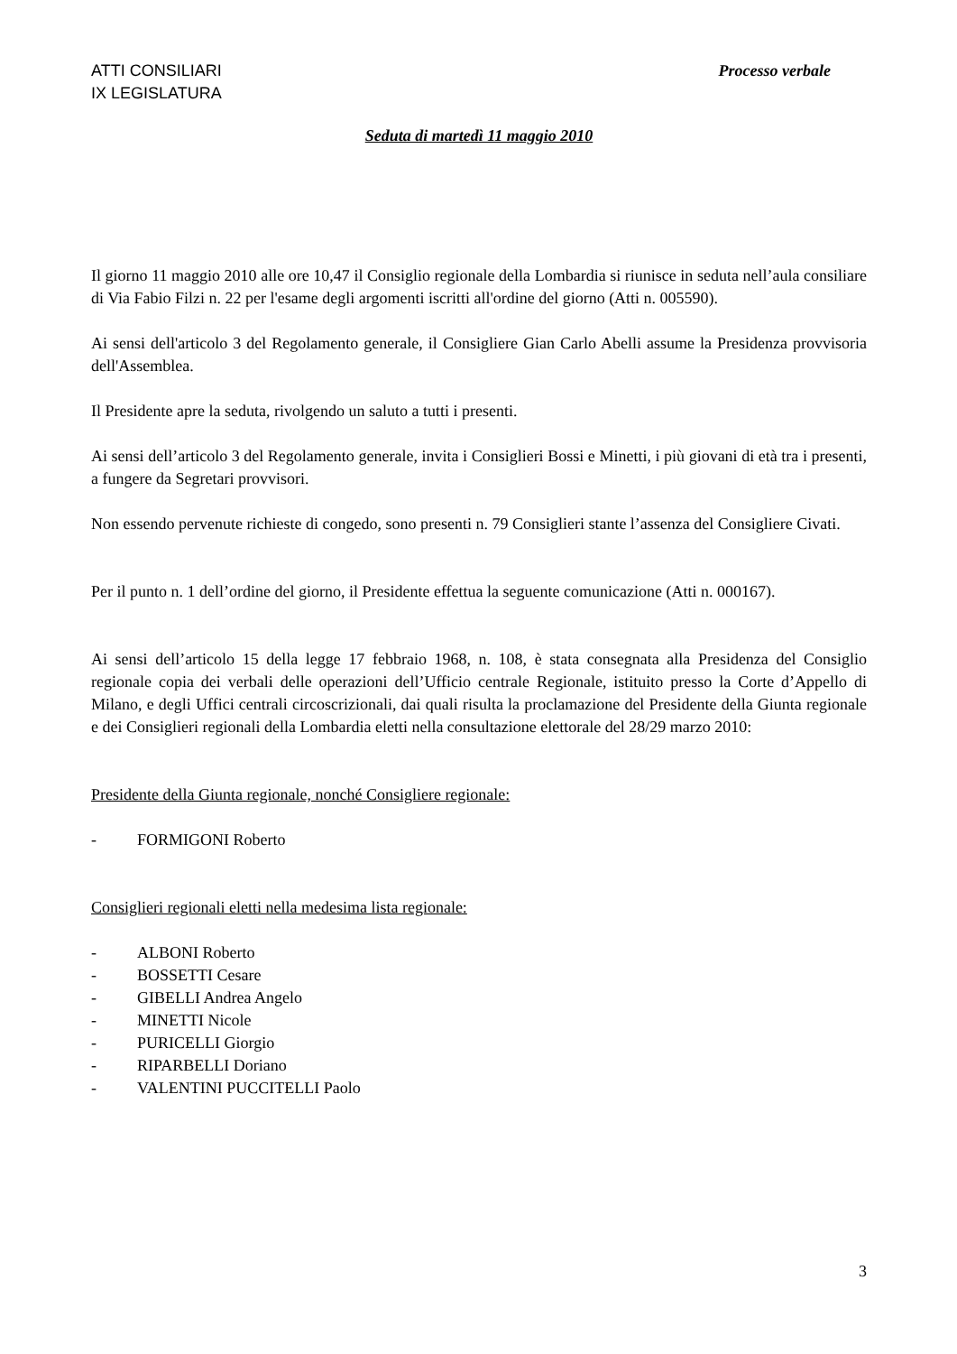ATTI CONSILIARI
IX LEGISLATURA Processo verbale
Seduta di martedì 11 maggio 2010
Il giorno 11 maggio 2010 alle ore 10,47 il Consiglio regionale della Lombardia si riunisce in seduta nell’aula consiliare di Via Fabio Filzi n. 22 per l'esame degli argomenti iscritti all'ordine del giorno (Atti n. 005590).
Ai sensi dell'articolo 3 del Regolamento generale, il Consigliere Gian Carlo Abelli assume la Presidenza provvisoria dell'Assemblea.
Il Presidente apre la seduta, rivolgendo un saluto a tutti i presenti.
Ai sensi dell’articolo 3 del Regolamento generale, invita i Consiglieri Bossi e Minetti, i più giovani di età tra i presenti, a fungere da Segretari provvisori.
Non essendo pervenute richieste di congedo, sono presenti n. 79 Consiglieri stante l’assenza del Consigliere Civati.
Per il punto n. 1 dell’ordine del giorno, il Presidente effettua la seguente comunicazione (Atti n. 000167).
Ai sensi dell’articolo 15 della legge 17 febbraio 1968, n. 108, è stata consegnata alla Presidenza del Consiglio regionale copia dei verbali delle operazioni dell’Ufficio centrale Regionale, istituito presso la Corte d’Appello di Milano, e degli Uffici centrali circoscrizionali, dai quali risulta la proclamazione del Presidente della Giunta regionale e dei Consiglieri regionali della Lombardia eletti nella consultazione elettorale del 28/29 marzo 2010:
Presidente della Giunta regionale, nonché Consigliere regionale:
- FORMIGONI Roberto
Consiglieri regionali eletti nella medesima lista regionale:
- ALBONI Roberto
- BOSSETTI Cesare
- GIBELLI Andrea Angelo
- MINETTI Nicole
- PURICELLI Giorgio
- RIPARBELLI Doriano
- VALENTINI PUCCITELLI Paolo
3